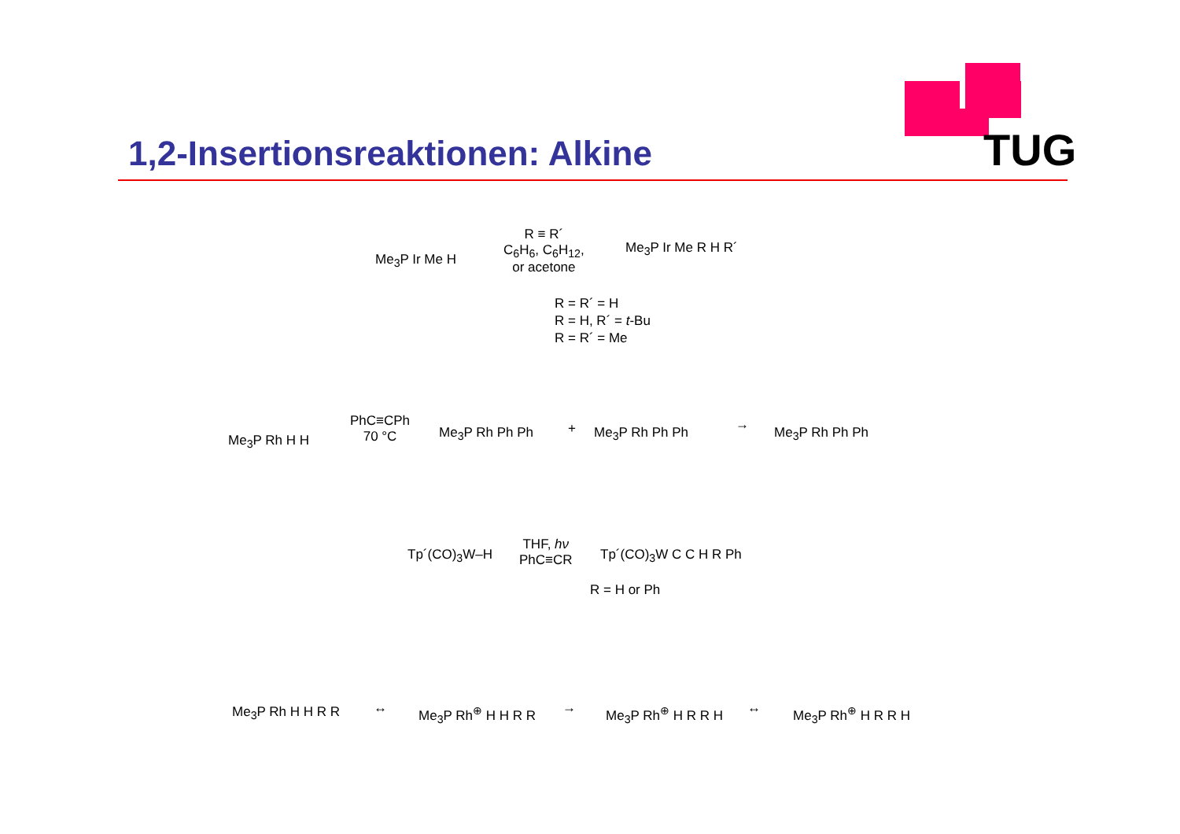TUG
1,2-Insertionsreaktionen: Alkine
Me<sub>3</sub>P Ir Me H
R ≡ R´
C<sub>6</sub>H<sub>6</sub>, C<sub>6</sub>H<sub>12</sub>,
or acetone
Me<sub>3</sub>P Ir Me R H R´
R = R´ = H
R = H, R´ = t-Bu
R = R´ = Me
Me<sub>3</sub>P Rh H H
PhC≡CPh
70 °C
Me<sub>3</sub>P Rh Ph Ph + Me<sub>3</sub>P Rh Ph Ph → Me<sub>3</sub>P Rh Ph Ph
Tp´(CO)<sub>3</sub>W–H
THF, hν
PhC≡CR
Tp´(CO)<sub>3</sub>W C C H R Ph
R = H or Ph
Me<sub>3</sub>P Rh H H R R ↔ Me<sub>3</sub>P Rh<sup>⊕</sup> H H R R → Me<sub>3</sub>P Rh<sup>⊕</sup> H R R H ↔ Me<sub>3</sub>P Rh<sup>⊕</sup> H R R H